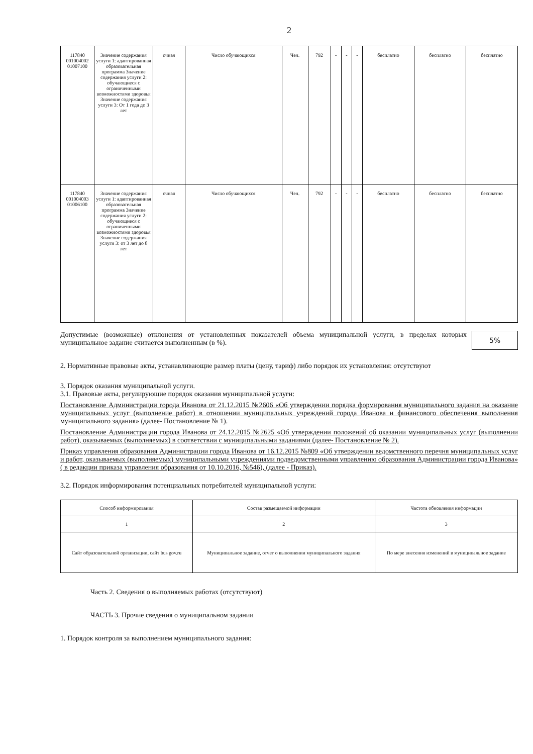2
| 117840 001004002 01007100 | Значение содержания услуги 1: адаптированная образовательная программа Значение содержания услуги 2: обучающиеся с ограниченными возможностями здоровья Значение содержания услуги 3: От 1 года до 3 лет | очная | Число обучающихся | Чел. | 792 | - | - | - | бесплатно | бесплатно | бесплатно |
| 117840 001004003 01006100 | Значение содержания услуги 1: адаптированная образовательная программа Значение содержания услуги 2: обучающиеся с ограниченными возможностями здоровья Значение содержания услуги 3: от 3 лет до 8 лет | очная | Число обучающихся | Чел. | 792 | - | - | - | бесплатно | бесплатно | бесплатно |
5%
Допустимые (возможные) отклонения от установленных показателей объема муниципальной услуги, в пределах которых муниципальное задание считается выполненным (в %).
2. Нормативные правовые акты, устанавливающие размер платы (цену, тариф) либо порядок их установления: отсутствуют
3. Порядок оказания муниципальной услуги.
3.1. Правовые акты, регулирующие порядок оказания муниципальной услуги:
Постановление Администрации города Иванова от 21.12.2015 №2606 «Об утверждении порядка формирования муниципального задания на оказание муниципальных услуг (выполнение работ) в отношении муниципальных учреждений города Иванова и финансового обеспечения выполнения муниципального задания» (далее- Постановление № 1).
Постановление Администрации города Иванова от 24.12.2015 №2625 «Об утверждении положений об оказании муниципальных услуг (выполнении работ), оказываемых (выполняемых) в соответствии с муниципальными заданиями (далее- Постановление № 2).
Приказ управления образования Администрации города Иванова от 16.12.2015 №809 «Об утверждении ведомственного перечня муниципальных услуг и работ, оказываемых (выполняемых) муниципальными учреждениями подведомственными управлению образования Администрации города Иванова» ( в редакции приказа управления образования от 10.10.2016, №546), (далее - Приказ).
3.2. Порядок информирования потенциальных потребителей муниципальной услуги:
| Способ информирования | Состав размещаемой информации | Частота обновления информации |
| 1 | 2 | 3 |
| Сайт образовательной организации, сайт bus gov.ru | Муниципальное задание, отчет о выполнении муниципального задания | По мере внесения изменений в муниципальное задание |
Часть 2. Сведения о выполняемых работах (отсутствуют)
ЧАСТЬ 3. Прочие сведения о муниципальном задании
1. Порядок контроля за выполнением муниципального задания: